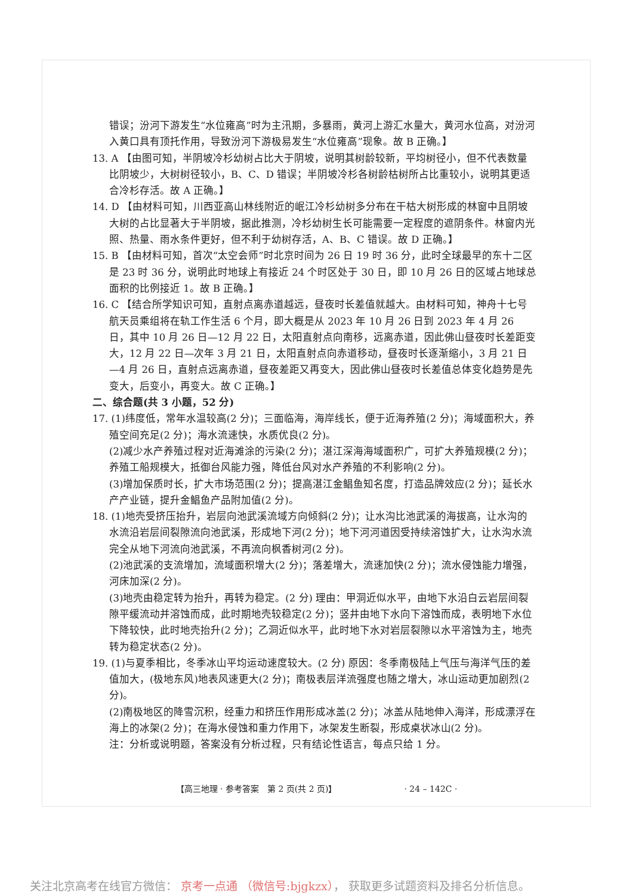错误；汾河下游发生“水位雍高”时为主汛期，多暴雨，黄河上游汇水量大，黄河水位高，对汾河入黄口具有顶托作用，导致汾河下游极易发生“水位雍高”现象。故 B 正确。】
13. A 【由图可知，半阴坡冷杉幼树占比大于阴坡，说明其树龄较新，平均树径小，但不代表数量比阴坡少，大树树径较小，B、C、D 错误；半阴坡冷杉各树龄枯树所占比重较小，说明其更适合冷杉存活。故 A 正确。】
14. D 【由材料可知，川西亚高山林线附近的岷江冷杉幼树多分布在干枯大树形成的林窗中且阴坡大树的占比显著大于半阴坡，据此推测，冷杉幼树生长可能需要一定程度的遮阴条件。林窗内光照、热量、雨水条件更好，但不利于幼树存活，A、B、C 错误。故 D 正确。】
15. B 【由材料可知，首次“太空会师”时北京时间为 26 日 19 时 36 分，此时全球最早的东十二区是 23 时 36 分，说明此时地球上有接近 24 个时区处于 30 日，即 10 月 26 日的区域占地球总面积的比例接近 1。故 B 正确。】
16. C 【结合所学知识可知，直射点离赤道越远，昼夜时长差值就越大。由材料可知，神舟十七号航天员乘组将在轨工作生活 6 个月，即大概是从 2023 年 10 月 26 日到 2023 年 4 月 26 日，其中 10 月 26 日—12 月 22 日，太阳直射点向南移，远离赤道，因此佛山昼夜时长差距变大，12 月 22 日—次年 3 月 21 日，太阳直射点向赤道移动，昼夜时长逐渐缩小，3 月 21 日—4 月 26 日，直射点远离赤道，昼夜差距又再变大，因此佛山昼夜时长差值总体变化趋势是先变大，后变小，再变大。故 C 正确。】
二、综合题(共 3 小题，52 分)
17. (1)纬度低，常年水温较高(2 分)；三面临海，海岸线长，便于近海养殖(2 分)；海域面积大，养殖空间充足(2 分)；海水流速快，水质优良(2 分)。
(2)减少水产养殖过程对近海滩涂的污染(2 分)；湛江深海海域面积广，可扩大养殖规模(2 分)；养殖工船规模大，抵御台风能力强，降低台风对水产养殖的不利影响(2 分)。
(3)增加保质时长，扩大市场范围(2 分)；提高湛江金鲳鱼知名度，打造品牌效应(2 分)；延长水产产业链，提升金鲳鱼产品附加值(2 分)。
18. (1)地壳受挤压抬升，岩层向池武溪流域方向倾斜(2 分)；让水沟比池武溪的海拔高，让水沟的水流沿岩层间裂隙流向池武溪，形成地下河(2 分)；地下河河道因受持续溶蚀扩大，让水沟水流完全从地下河流向池武溪，不再流向枫香树河(2 分)。
(2)池武溪的支流增加，流域面积增大(2 分)；落差增大，流速加快(2 分)；流水侵蚀能力增强，河床加深(2 分)。
(3)地壳由稳定转为抬升，再转为稳定。(2 分) 理由：甲洞近似水平，由地下水沿白云岩层间裂隙平缓流动并溶蚀而成，此时期地壳较稳定(2 分)；竖井由地下水向下溶蚀而成，表明地下水位下降较快，此时地壳抬升(2 分)；乙洞近似水平，此时地下水对岩层裂隙以水平溶蚀为主，地壳转为稳定状态(2 分)。
19. (1)与夏季相比，冬季冰山平均运动速度较大。(2 分) 原因：冬季南极陆上气压与海洋气压的差值加大，(极地东风)地表风速更大(2 分)；南极表层洋流强度也随之增大，冰山运动更加剧烈(2 分)。
(2)南极地区的降雪沉积，经重力和挤压作用形成冰盖(2 分)；冰盖从陆地伸入海洋，形成漂浮在海上的冰架(2 分)；在海水侵蚀和重力作用下，冰架发生断裂，形成桌状冰山(2 分)。
注：分析或说明题，答案没有分析过程，只有结论性语言，每点只给 1 分。
【高三地理 · 参考答案　第 2 页(共 2 页)】 · 24 – 142C ·
关注北京高考在线官方微信： 京考一点通 （微信号:bjgkzx）， 获取更多试题资料及排名分析信息。